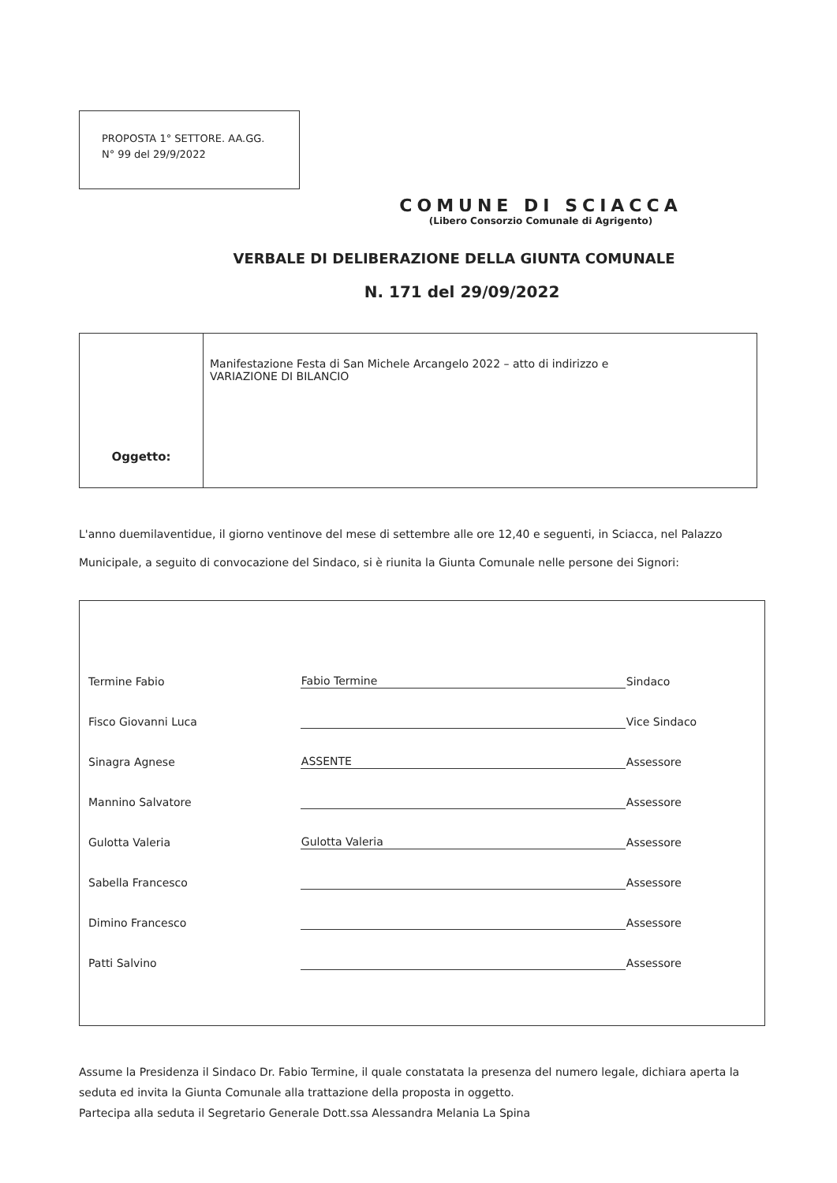PROPOSTA 1° SETTORE. AA.GG.
N° 99 del 29/9/2022
COMUNE DI SCIACCA
(Libero Consorzio Comunale di Agrigento)
VERBALE DI DELIBERAZIONE DELLA GIUNTA COMUNALE
N. 171 del 29/09/2022
| Oggetto: | Manifestazione Festa di San Michele Arcangelo 2022 – atto di indirizzo e VARIAZIONE DI BILANCIO |
L'anno duemilaventidue, il giorno ventinove del mese di settembre alle ore 12,40 e seguenti, in Sciacca, nel Palazzo Municipale, a seguito di convocazione del Sindaco, si è riunita la Giunta Comunale nelle persone dei Signori:
| Termine Fabio | Fabio Termine | Sindaco |
| Fisco Giovanni Luca | | Vice Sindaco |
| Sinagra Agnese | ASSENTE | Assessore |
| Mannino Salvatore | | Assessore |
| Gulotta Valeria | Gulotta Valeria | Assessore |
| Sabella Francesco | | Assessore |
| Dimino Francesco | | Assessore |
| Patti Salvino | | Assessore |
Assume la Presidenza il Sindaco Dr. Fabio Termine, il quale constatata la presenza del numero legale, dichiara aperta la seduta ed invita la Giunta Comunale alla trattazione della proposta in oggetto.
Partecipa alla seduta il Segretario Generale Dott.ssa Alessandra Melania La Spina